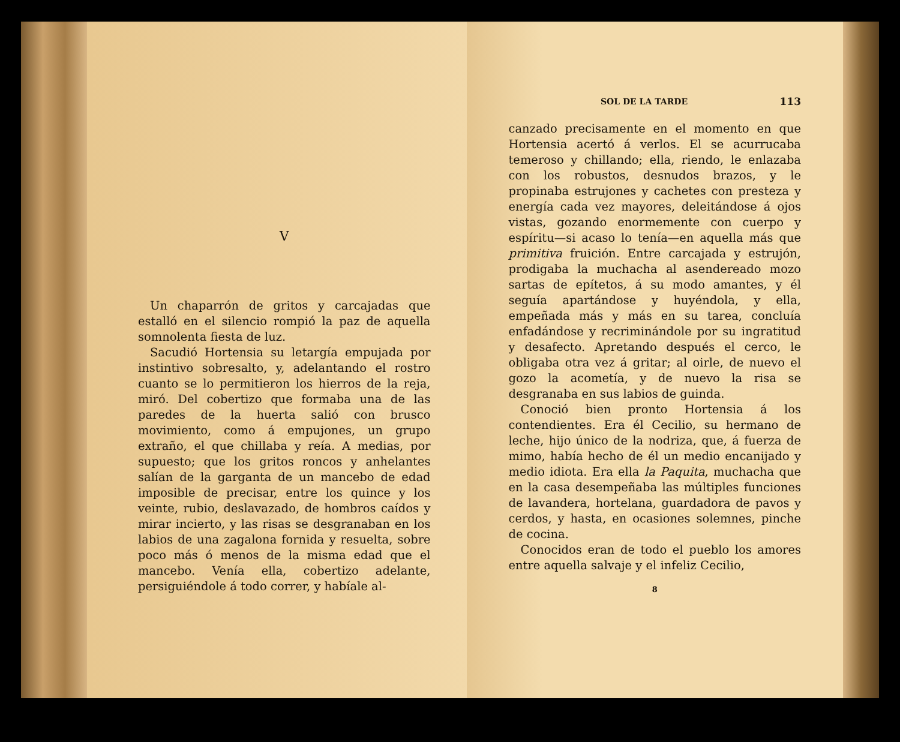V
Un chaparrón de gritos y carcajadas que estalló en el silencio rompió la paz de aquella somnolenta fiesta de luz.
Sacudió Hortensia su letargía empujada por instintivo sobresalto, y, adelantando el rostro cuanto se lo permitieron los hierros de la reja, miró. Del cobertizo que formaba una de las paredes de la huerta salió con brusco movimiento, como á empujones, un grupo extraño, el que chillaba y reía. A medias, por supuesto; que los gritos roncos y anhelantes salían de la garganta de un mancebo de edad imposible de precisar, entre los quince y los veinte, rubio, deslavazado, de hombros caídos y mirar incierto, y las risas se desgranaban en los labios de una zagalona fornida y resuelta, sobre poco más ó menos de la misma edad que el mancebo. Venía ella, cobertizo adelante, persiguiéndole á todo correr, y habíale al-
SOL DE LA TARDE 113
canzado precisamente en el momento en que Hortensia acertó á verlos. El se acurrucaba temeroso y chillando; ella, riendo, le enlazaba con los robustos, desnudos brazos, y le propinaba estrujones y cachetes con presteza y energía cada vez mayores, deleitándose á ojos vistas, gozando enormemente con cuerpo y espíritu—si acaso lo tenía—en aquella más que primitiva fruición. Entre carcajada y estrujón, prodigaba la muchacha al asendereado mozo sartas de epítetos, á su modo amantes, y él seguía apartándose y huyéndola, y ella, empeñada más y más en su tarea, concluía enfadándose y recriminándole por su ingratitud y desafecto. Apretando después el cerco, le obligaba otra vez á gritar; al oirle, de nuevo el gozo la acometía, y de nuevo la risa se desgranaba en sus labios de guinda.
Conoció bien pronto Hortensia á los contendientes. Era él Cecilio, su hermano de leche, hijo único de la nodriza, que, á fuerza de mimo, había hecho de él un medio encanijado y medio idiota. Era ella la Paquita, muchacha que en la casa desempeñaba las múltiples funciones de lavandera, hortelana, guardadora de pavos y cerdos, y hasta, en ocasiones solemnes, pinche de cocina.
Conocidos eran de todo el pueblo los amores entre aquella salvaje y el infeliz Cecilio,
8